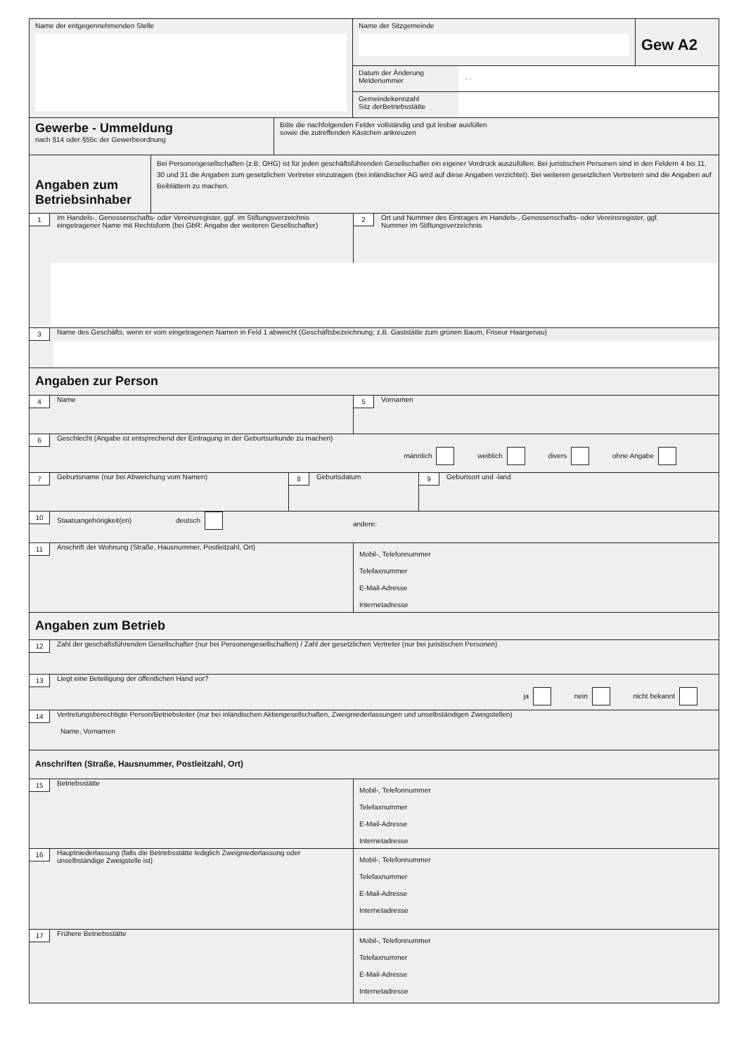Name der entgegennehmenden Stelle
Name der Sitzgemeinde
Gew A2
Datum der Änderung
Meldenummer
. .
Gemeindekennzahl
Sitz derBetriebsstätte
Gewerbe - Ummeldung
nach §14 oder §55c der Gewerbeordnung
Bitte die nachfolgenden Felder vollständig und gut lesbar ausfüllen
sowie die zutreffenden Kästchen ankreuzen
Angaben zum Betriebsinhaber
Bei Personengesellschaften (z.B. OHG) ist für jeden geschäftsführenden Gesellschafter ein eigener Vordruck auszufüllen. Bei juristischen Personen sind in den Feldern 4 bis 11, 30 und 31 die Angaben zum gesetzlichen Vertreter einzutragen (bei inländischer AG wird auf diese Angaben verzichtet). Bei weiteren gesetzlichen Vertretern sind die Angaben auf Beiblättern zu machen.
1 Im Handels-, Genossenschafts- oder Vereinsregister, ggf. im Stiftungsverzeichnis eingetragener Name mit Rechtsform (bei GbR: Angabe der weiteren Gesellschafter)
2 Ort und Nummer des Eintrages im Handels-, Genossenschafts- oder Vereinsregister, ggf. Nummer im Stiftungsverzeichnis
3 Name des Geschäfts, wenn er vom eingetragenen Namen in Feld 1 abweicht (Geschäftsbezeichnung; z.B. Gaststätte zum grünen Baum, Friseur Haargenau)
Angaben zur Person
4 Name
5 Vornamen
6 Geschlecht (Angabe ist entsprechend der Eintragung in der Geburtsurkunde zu machen)
männlich weiblich divers ohne Angabe
7 Geburtsname (nur bei Abweichung vom Namen)
8 Geburtsdatum
9 Geburtsort und -land
10 Staatsangehörigkeit(en) deutsch
andere:
11 Anschrift der Wohnung (Straße, Hausnummer, Postleitzahl, Ort)
Mobil-, Telefonnummer
Telefaxnummer
E-Mail-Adresse
Internetadresse
Angaben zum Betrieb
12 Zahl der geschäftsführenden Gesellschafter (nur bei Personengesellschaften) / Zahl der gesetzlichen Vertreter (nur bei juristischen Personen)
13 Liegt eine Beteiligung der öffentlichen Hand vor?
ja nein nicht bekannt
14 Vertretungsberechtigte Person/Betriebsleiter (nur bei inländischen Aktiengesellschaften, Zweigniederlassungen und unselbständigen Zweigstellen)
Name, Vornamen
Anschriften (Straße, Hausnummer, Postleitzahl, Ort)
15 Betriebsstätte
Mobil-, Telefonnummer
Telefaxnummer
E-Mail-Adresse
Internetadresse
16 Hauptniederlassung (falls die Betriebsstätte lediglich Zweigniederlassung oder unselbständige Zweigstelle ist)
Mobil-, Telefonnummer
Telefaxnummer
E-Mail-Adresse
Internetadresse
17 Frühere Betriebsstätte
Mobil-, Telefonnummer
Telefaxnummer
E-Mail-Adresse
Internetadresse